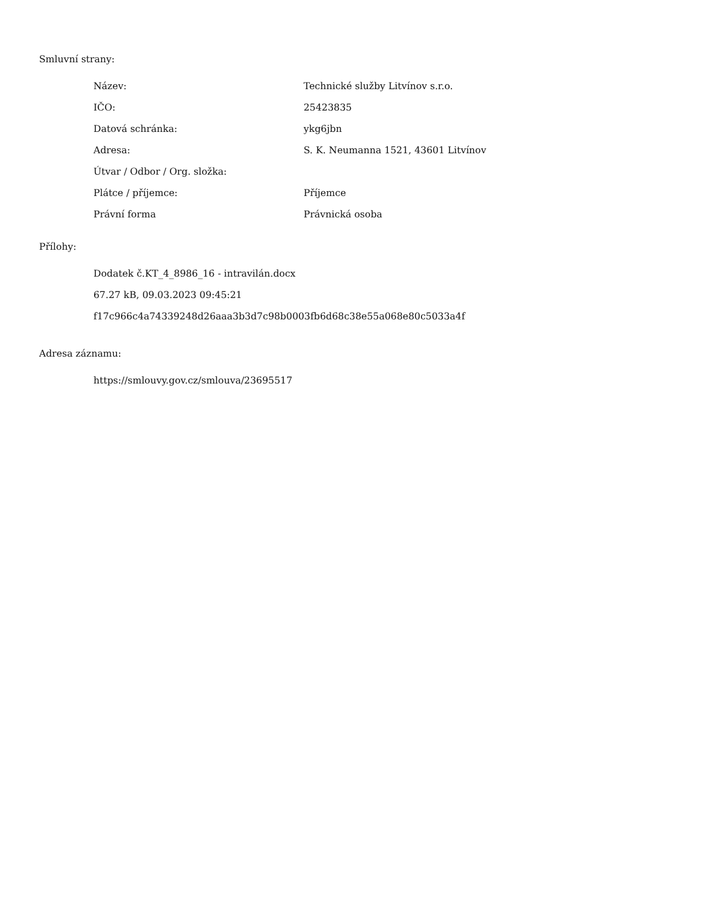Smluvní strany:
| Název: | Technické služby Litvínov s.r.o. |
| IČO: | 25423835 |
| Datová schránka: | ykg6jbn |
| Adresa: | S. K. Neumanna 1521, 43601 Litvínov |
| Útvar / Odbor / Org. složka: | |
| Plátce / příjemce: | Příjemce |
| Právní forma | Právnická osoba |
Přílohy:
Dodatek č.KT_4_8986_16 - intravilán.docx
67.27 kB, 09.03.2023 09:45:21
f17c966c4a74339248d26aaa3b3d7c98b0003fb6d68c38e55a068e80c5033a4f
Adresa záznamu:
https://smlouvy.gov.cz/smlouva/23695517